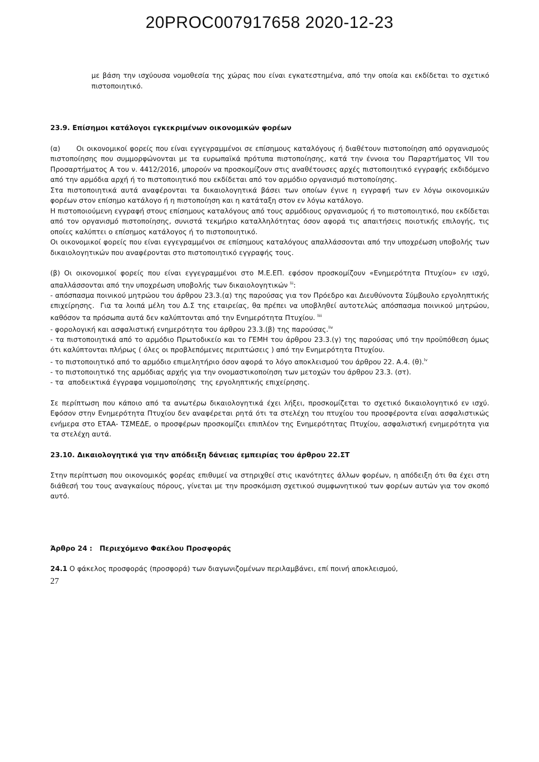20PROC007917658 2020-12-23
με βάση την ισχύουσα νομοθεσία της χώρας που είναι εγκατεστημένα, από την οποία και εκδίδεται το σχετικό πιστοποιητικό.
23.9. Επίσημοι κατάλογοι εγκεκριμένων οικονομικών φορέων
(α) Οι οικονομικοί φορείς που είναι εγγεγραμμένοι σε επίσημους καταλόγους ή διαθέτουν πιστοποίηση από οργανισμούς πιστοποίησης που συμμορφώνονται με τα ευρωπαϊκά πρότυπα πιστοποίησης, κατά την έννοια του Παραρτήματος VII του Προσαρτήματος Α του ν. 4412/2016, μπορούν να προσκομίζουν στις αναθέτουσες αρχές πιστοποιητικό εγγραφής εκδιδόμενο από την αρμόδια αρχή ή το πιστοποιητικό που εκδίδεται από τον αρμόδιο οργανισμό πιστοποίησης.
Στα πιστοποιητικά αυτά αναφέρονται τα δικαιολογητικά βάσει των οποίων έγινε η εγγραφή των εν λόγω οικονομικών φορέων στον επίσημο κατάλογο ή η πιστοποίηση και η κατάταξη στον εν λόγω κατάλογο.
Η πιστοποιούμενη εγγραφή στους επίσημους καταλόγους από τους αρμόδιους οργανισμούς ή το πιστοποιητικό, που εκδίδεται από τον οργανισμό πιστοποίησης, συνιστά τεκμήριο καταλληλότητας όσον αφορά τις απαιτήσεις ποιοτικής επιλογής, τις οποίες καλύπτει ο επίσημος κατάλογος ή το πιστοποιητικό.
Οι οικονομικοί φορείς που είναι εγγεγραμμένοι σε επίσημους καταλόγους απαλλάσσονται από την υποχρέωση υποβολής των δικαιολογητικών που αναφέρονται στο πιστοποιητικό εγγραφής τους.
(β) Οι οικονομικοί φορείς που είναι εγγεγραμμένοι στο Μ.Ε.ΕΠ. εφόσον προσκομίζουν «Ενημερότητα Πτυχίου» εν ισχύ, απαλλάσσονται από την υποχρέωση υποβολής των δικαιολογητικών <sup>lii</sup>:
- απόσπασμα ποινικού μητρώου του άρθρου 23.3.(α) της παρούσας για τον Πρόεδρο και Διευθύνοντα Σύμβουλο εργοληπτικής επιχείρησης. Για τα λοιπά μέλη του Δ.Σ της εταιρείας, θα πρέπει να υποβληθεί αυτοτελώς απόσπασμα ποινικού μητρώου, καθόσον τα πρόσωπα αυτά δεν καλύπτονται από την Ενημερότητα Πτυχίου. <sup>liii</sup>
- φορολογική και ασφαλιστική ενημερότητα του άρθρου 23.3.(β) της παρούσας.<sup>liv</sup>
- τα πιστοποιητικά από το αρμόδιο Πρωτοδικείο και το ΓΕΜΗ του άρθρου 23.3.(γ) της παρούσας υπό την προϋπόθεση όμως ότι καλύπτονται πλήρως ( όλες οι προβλεπόμενες περιπτώσεις ) από την Ενημερότητα Πτυχίου.
- το πιστοποιητικό από το αρμόδιο επιμελητήριο όσον αφορά το λόγο αποκλεισμού του άρθρου 22. Α.4. (θ).<sup>lv</sup>
- το πιστοποιητικό της αρμόδιας αρχής για την ονομαστικοποίηση των μετοχών του άρθρου 23.3. (στ).
- τα αποδεικτικά έγγραφα νομιμοποίησης της εργοληπτικής επιχείρησης.
Σε περίπτωση που κάποιο από τα ανωτέρω δικαιολογητικά έχει λήξει, προσκομίζεται το σχετικό δικαιολογητικό εν ισχύ. Εφόσον στην Ενημερότητα Πτυχίου δεν αναφέρεται ρητά ότι τα στελέχη του πτυχίου του προσφέροντα είναι ασφαλιστικώς ενήμερα στο ΕΤΑΑ- ΤΣΜΕΔΕ, ο προσφέρων προσκομίζει επιπλέον της Ενημερότητας Πτυχίου, ασφαλιστική ενημερότητα για τα στελέχη αυτά.
23.10. Δικαιολογητικά για την απόδειξη δάνειας εμπειρίας του άρθρου 22.ΣΤ
Στην περίπτωση που οικονομικός φορέας επιθυμεί να στηριχθεί στις ικανότητες άλλων φορέων, η απόδειξη ότι θα έχει στη διάθεσή του τους αναγκαίους πόρους, γίνεται με την προσκόμιση σχετικού συμφωνητικού των φορέων αυτών για τον σκοπό αυτό.
Άρθρο 24 : Περιεχόμενο Φακέλου Προσφοράς
24.1 Ο φάκελος προσφοράς (προσφορά) των διαγωνιζομένων περιλαμβάνει, επί ποινή αποκλεισμού,
27